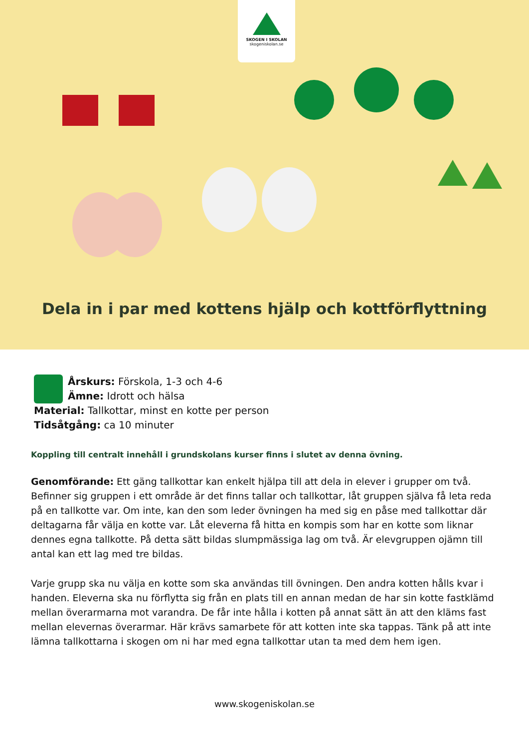SKOGEN I SKOLAN
skogeniskolan.se
Dela in i par med kottens hjälp och kottförflyttning
Årskurs: Förskola, 1-3 och 4-6
Ämne: Idrott och hälsa
Material: Tallkottar, minst en kotte per person
Tidsåtgång: ca 10 minuter
Koppling till centralt innehåll i grundskolans kurser finns i slutet av denna övning.
Genomförande: Ett gäng tallkottar kan enkelt hjälpa till att dela in elever i grupper om två. Befinner sig gruppen i ett område är det finns tallar och tallkottar, låt gruppen själva få leta reda på en tallkotte var. Om inte, kan den som leder övningen ha med sig en påse med tallkottar där deltagarna får välja en kotte var. Låt eleverna få hitta en kompis som har en kotte som liknar dennes egna tallkotte. På detta sätt bildas slumpmässiga lag om två. Är elevgruppen ojämn till antal kan ett lag med tre bildas.
Varje grupp ska nu välja en kotte som ska användas till övningen. Den andra kotten hålls kvar i handen. Eleverna ska nu förflytta sig från en plats till en annan medan de har sin kotte fastklämd mellan överarmarna mot varandra. De får inte hålla i kotten på annat sätt än att den kläms fast mellan elevernas överarmar. Här krävs samarbete för att kotten inte ska tappas. Tänk på att inte lämna tallkottarna i skogen om ni har med egna tallkottar utan ta med dem hem igen.
www.skogeniskolan.se